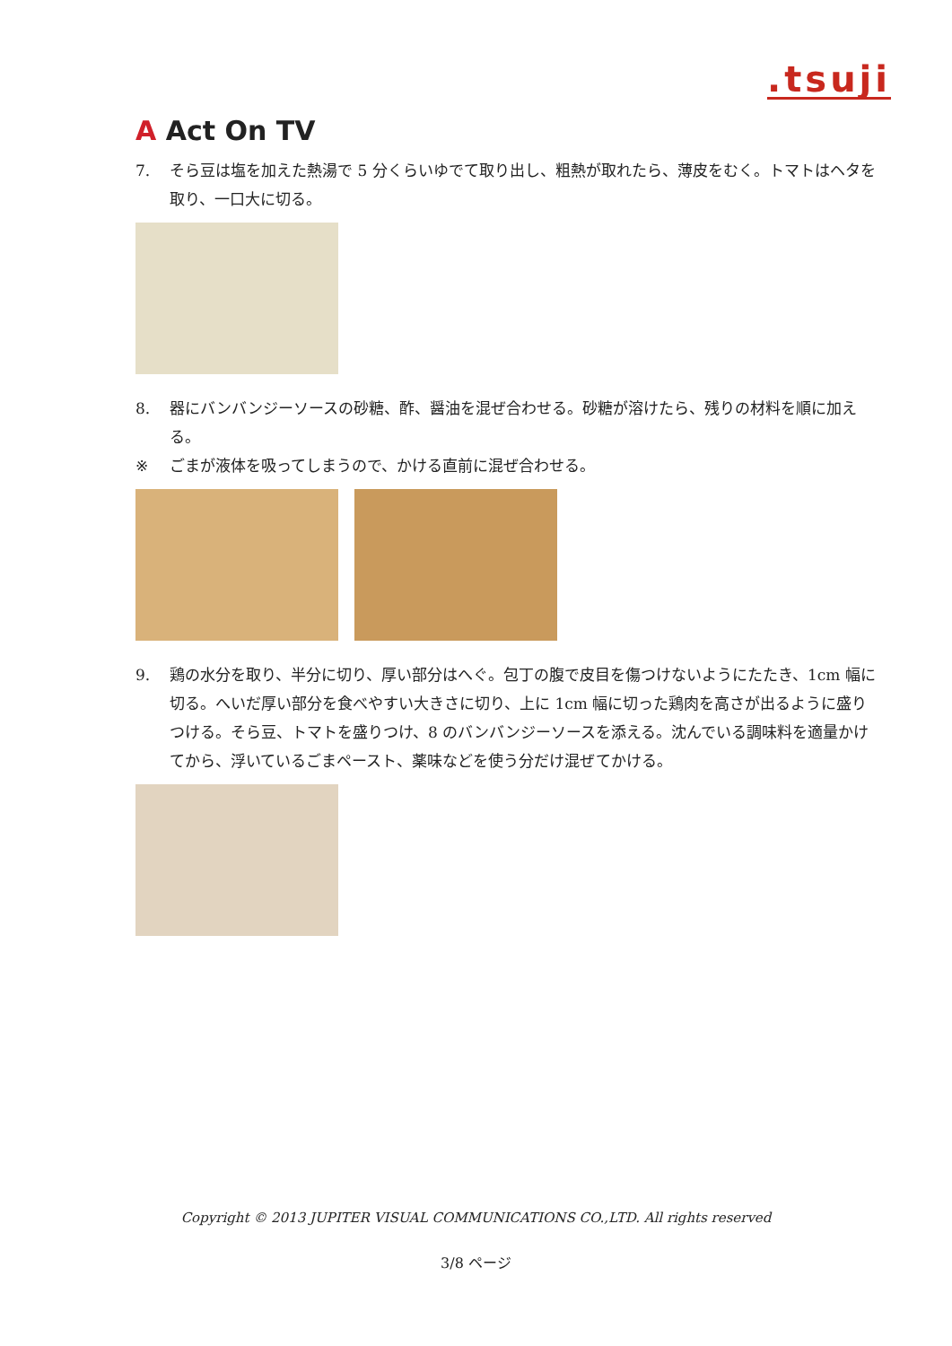.tsuji
A Act On TV
7. そら豆は塩を加えた熱湯で 5 分くらいゆでて取り出し、粗熱が取れたら、薄皮をむく。トマトはヘタを取り、一口大に切る。
8. 器にバンバンジーソースの砂糖、酢、醤油を混ぜ合わせる。砂糖が溶けたら、残りの材料を順に加える。
※ ごまが液体を吸ってしまうので、かける直前に混ぜ合わせる。
9. 鶏の水分を取り、半分に切り、厚い部分はへぐ。包丁の腹で皮目を傷つけないようにたたき、1cm 幅に切る。へいだ厚い部分を食べやすい大きさに切り、上に 1cm 幅に切った鶏肉を高さが出るように盛りつける。そら豆、トマトを盛りつけ、8 のバンバンジーソースを添える。沈んでいる調味料を適量かけてから、浮いているごまペースト、薬味などを使う分だけ混ぜてかける。
Copyright © 2013 JUPITER VISUAL COMMUNICATIONS CO.,LTD. All rights reserved
3/8 ページ